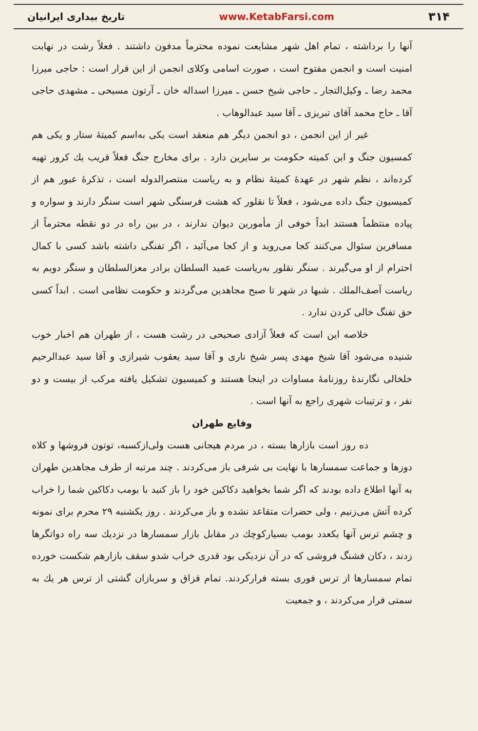۳۱۴ www.KetabFarsi.com تاریخ بیداری ایرانیان
آنها را برداشته ، تمام اهل شهر مشایعت نموده محترماً مدفون داشتند . فعلاً رشت در نهایت امنیت است و انجمن مفتوح است ، صورت اسامی وکلای انجمن از این قرار است : حاجی میرزا محمد رضا ـ وکیل‌التجار ـ حاجی شیخ حسن ـ میرزا اسداله خان ـ آرتون مسیحی ـ مشهدی حاجی آقا ـ حاج محمد آقای تبریزی ـ آقا سید عبدالوهاب .
غیر از این انجمن ، دو انجمن دیگر هم منعقد است یکی به‌اسم کمیتهٔ ستار و یکی هم کمسیون جنگ و این کمیته حکومت بر سایرین دارد . برای مخارج جنگ فعلاً قریب یك کرور تهیه کرده‌اند ، نظم شهر در عهدهٔ کمیتهٔ نظام و به ریاست منتصرالدوله است ، تذکرهٔ عبور هم از کمیسیون جنگ داده می‌شود ، فعلاً تا نقلور که هشت فرسنگی شهر است سنگر دارند و سواره و پیاده منتظماً هستند ابداً خوفی از مأمورین دیوان ندارند ، در بین راه در دو نقطه محترماً از مسافرین سئوال می‌کنند کجا می‌روید و از کجا می‌آئید ، اگر تفنگی داشته باشد کسی با کمال احترام از او می‌گیرند . سنگر نقلور به‌ریاست عمید السلطان برادر معزالسلطان و سنگر دویم به ریاست آصف‌الملك . شبها در شهر تا صبح مجاهدین می‌گردند و حکومت نظامی است . ابداً کسی حق تفنگ خالی کردن ندارد .
خلاصه این است که فعلاً آزادی صحیحی در رشت هست ، از طهران هم اخبار خوب شنیده می‌شود آقا شیخ مهدی پسر شیخ ناری و آقا سید یعقوب شیرازی و آقا سید عبدالرحیم خلخالی نگارندهٔ روزنامهٔ مساوات در اینجا هستند و کمیسیون تشکیل یافته مرکب از بیست و دو نفر ، و ترتیبات شهری راجع به آنها است .
وقایع طهران
ده روز است بازارها بسته ، در مردم هیجانی هست ولی‌ازکسبه، توتون فروشها و کلاه دوزها و جماعت سمسارها با نهایت بی شرفی باز می‌کردند . چند مرتبه از طرف مجاهدین طهران به آنها اطلاع داده بودند که اگر شما بخواهید دکاکین خود را باز کنید با بومب دکاکین شما را خراب کرده آتش می‌زنیم ، ولی حضرات متقاعد نشده و باز می‌کردند . روز یکشنبه ۲۹ محرم برای نمونه و چشم ترس آنها یکعدد بومب بسیارکوچك در مقابل بازار سمسارها در نزدیك سه راه دواتگرها زدند ، دکان فشنگ فروشی که در آن نزدیکی بود قدری خراب شدو سقف بازارهم شکست خورده تمام سمسارها از ترس فوری بسته فرارکردند. تمام قزاق و سربازان گشتی از ترس هر یك به سمتی فرار می‌کردند ، و جمعیت